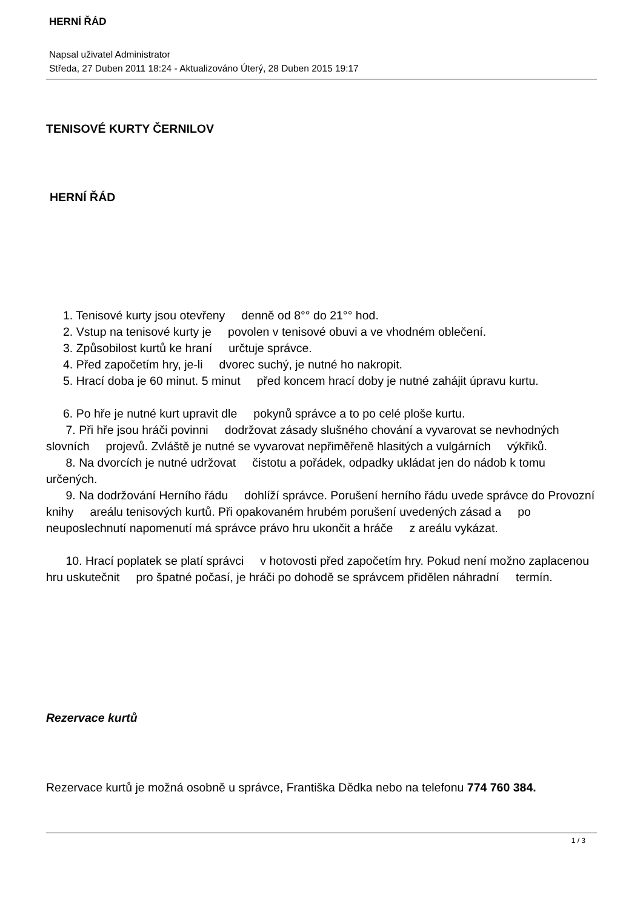HERNÍ ŘÁD
Napsal uživatel Administrator
Středa, 27 Duben 2011 18:24 - Aktualizováno Úterý, 28 Duben 2015 19:17
TENISOVÉ KURTY ČERNILOV
HERNÍ ŘÁD
1. Tenisové kurty jsou otevřeny denně od 8°° do 21°° hod.
2. Vstup na tenisové kurty je povolen v tenisové obuvi a ve vhodném oblečení.
3. Způsobilost kurtů ke hraní určtuje správce.
4. Před započetím hry, je-li dvorec suchý, je nutné ho nakropit.
5. Hrací doba je 60 minut. 5 minut před koncem hrací doby je nutné zahájit úpravu kurtu.
6. Po hře je nutné kurt upravit dle pokynů správce a to po celé ploše kurtu.
7. Při hře jsou hráči povinni dodržovat zásady slušného chování a vyvarovat se nevhodných slovních projevů. Zvláště je nutné se vyvarovat nepřiměřeně hlasitých a vulgárních výkřiků.
8. Na dvorcích je nutné udržovat čistotu a pořádek, odpadky ukládat jen do nádob k tomu určených.
9. Na dodržování Herního řádu dohlíží správce. Porušení herního řádu uvede správce do Provozní knihy areálu tenisových kurtů. Při opakovaném hrubém porušení uvedených zásad a po neuposlechnutí napomenutí má správce právo hru ukončit a hráče z areálu vykázat.
10. Hrací poplatek se platí správci v hotovosti před započetím hry. Pokud není možno zaplacenou hru uskutečnit pro špatné počasí, je hráči po dohodě se správcem přidělen náhradní termín.
Rezervace kurtů
Rezervace kurtů je možná osobně u správce, Františka Dědka nebo na telefonu 774 760 384.
1 / 3